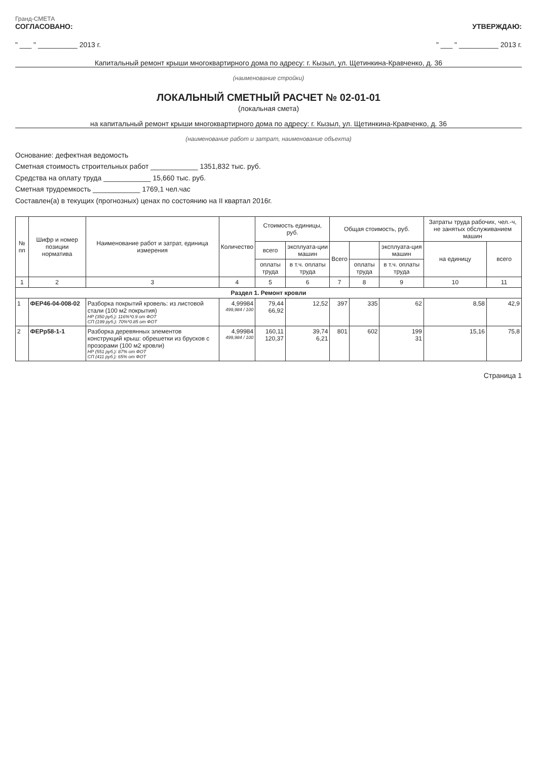Гранд-СМЕТА
СОГЛАСОВАНО: УТВЕРЖДАЮ:
" ___ " __________ 2013 г. " ___ " __________ 2013 г.
Капитальный ремонт крыши многоквартирного дома по адресу: г. Кызыл, ул. Щетинкина-Кравченко, д. 36
(наименование стройки)
ЛОКАЛЬНЫЙ СМЕТНЫЙ РАСЧЕТ № 02-01-01
(локальная смета)
на капитальный ремонт крыши многоквартирного дома по адресу: г. Кызыл, ул. Щетинкина-Кравченко, д. 36
(наименование работ и затрат, наименование объекта)
Основание: дефектная ведомость
Сметная стоимость строительных работ ____________ 1351,832 тыс. руб.
Средства на оплату труда ____________ 15,660 тыс. руб.
Сметная трудоемкость ____________ 1769,1 чел.час
Составлен(а) в текущих (прогнозных) ценах по состоянию на II квартал 2016г.
| № пп | Шифр и номер позиции норматива | Наименование работ и затрат, единица измерения | Количество | Стоимость единицы, руб. | | Общая стоимость, руб. | | | Затраты труда рабочих, чел.-ч, не занятых обслуживанием машин | |
| --- | --- | --- | --- | --- | --- | --- | --- | --- | --- | --- |
| | | | | всего | эксплуата-ции машин | Всего | | эксплуата-ция машин | на единицу | всего |
| | | | | оплаты труда | в т.ч. оплаты труда | | оплаты труда | в т.ч. оплаты труда | | |
| 1 | 2 | 3 | 4 | 5 | 6 | 7 | 8 | 9 | 10 | 11 |
| Раздел 1. Ремонт кровли | | | | | | | | | | |
| 1 | ФЕР46-04-008-02 | Разборка покрытий кровель: из листовой стали (100 м2 покрытия) НР (350 руб.): 116%*0.9 от ФОТ СП (199 руб.): 70%*0.85 от ФОТ | 4,99984 499,984 / 100 | 79,44 66,92 | 12,52 | 397 | 335 | 62 | 8,58 | 42,9 |
| 2 | ФЕРр58-1-1 | Разборка деревянных элементов конструкций крыш: обрешетки из брусков с прозорами (100 м2 кровли) НР (551 руб.): 87% от ФОТ СП (411 руб.): 65% от ФОТ | 4,99984 499,984 / 100 | 160,11 120,37 | 39,74 6,21 | 801 | 602 | 199 31 | 15,16 | 75,8 |
Страница 1